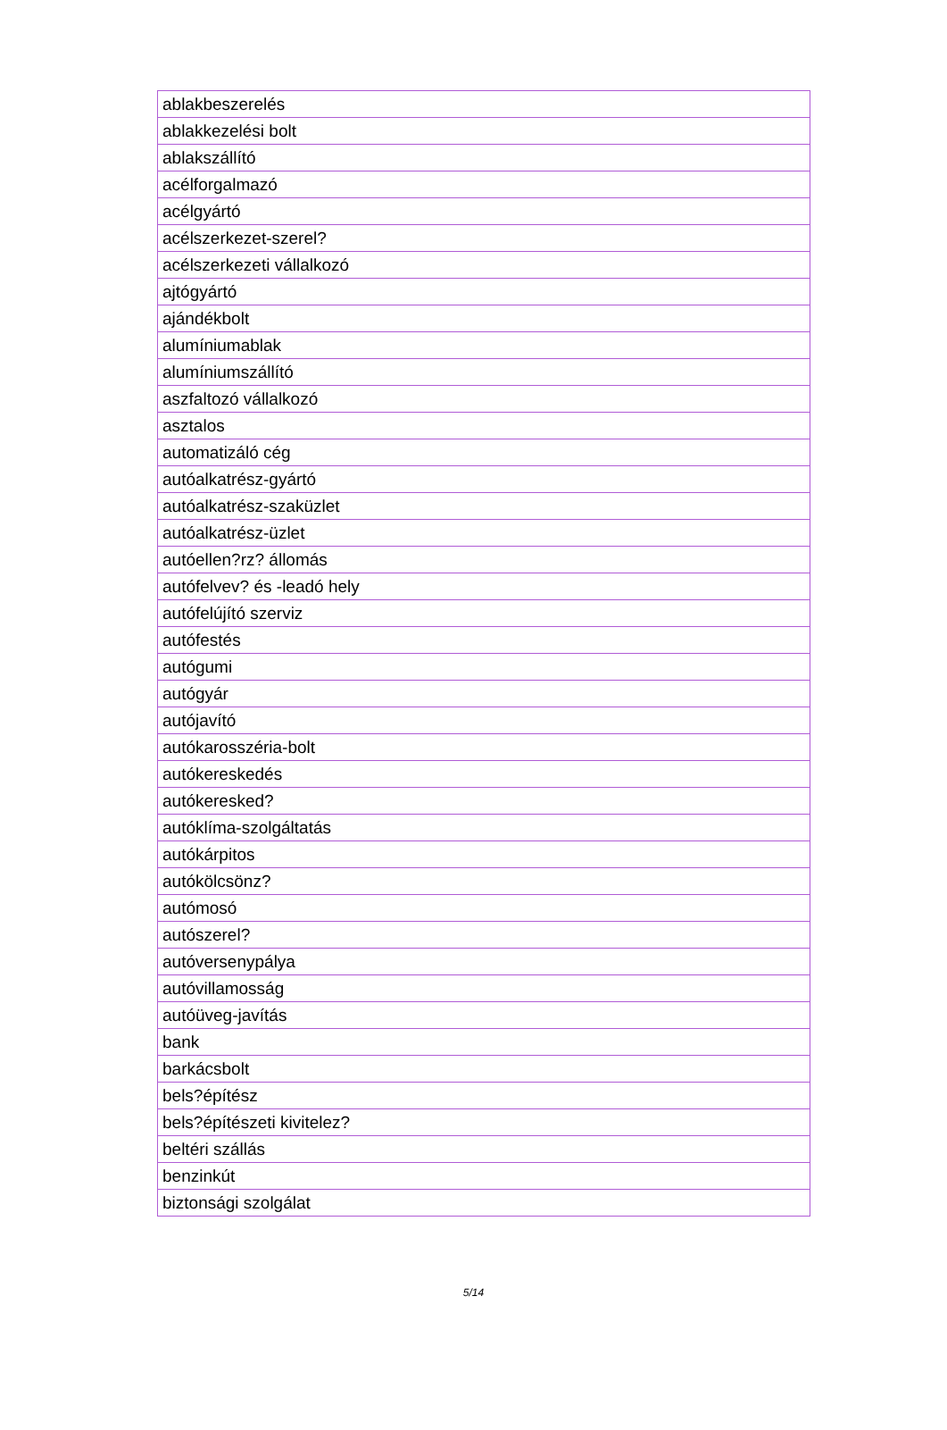| ablakbeszerelés |
| ablakkezelési bolt |
| ablakszállító |
| acélforgalmazó |
| acélgyártó |
| acélszerkezet-szerel? |
| acélszerkezeti vállalkozó |
| ajtógyártó |
| ajándékbolt |
| alumíniumablak |
| alumíniumszállító |
| aszfaltozó vállalkozó |
| asztalos |
| automatizáló cég |
| autóalkatrész-gyártó |
| autóalkatrész-szaküzlet |
| autóalkatrész-üzlet |
| autóellen?rz? állomás |
| autófelvev? és -leadó hely |
| autófelújító szerviz |
| autófestés |
| autógumi |
| autógyár |
| autójavító |
| autókarosszéria-bolt |
| autókereskedés |
| autókeresked? |
| autóklíma-szolgáltatás |
| autókárpitos |
| autókölcsönz? |
| autómosó |
| autószerel? |
| autóversenypálya |
| autóvillamosság |
| autóüveg-javítás |
| bank |
| barkácsbolt |
| bels?építész |
| bels?építészeti kivitelez? |
| beltéri szállás |
| benzinkút |
| biztonsági szolgálat |
5/14